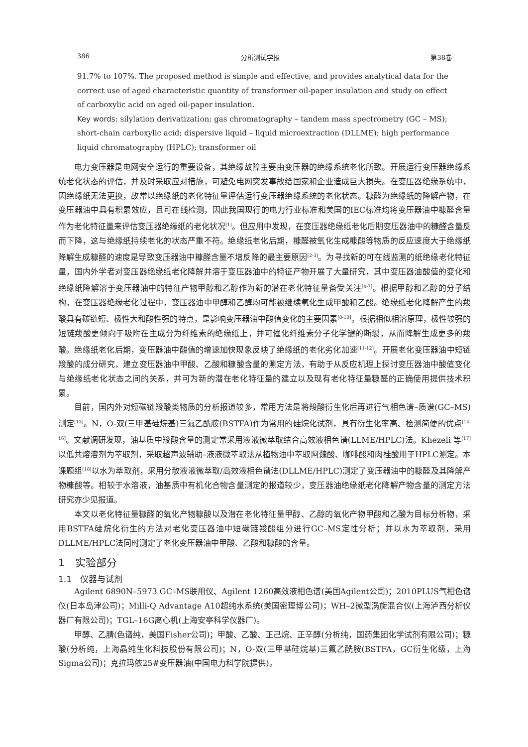386 分析测试学报 第38卷
91.7% to 107%. The proposed method is simple and effective, and provides analytical data for the correct use of aged characteristic quantity of transformer oil-paper insulation and study on effect of carboxylic acid on aged oil-paper insulation.
Key words: silylation derivatization; gas chromatography – tandem mass spectrometry (GC – MS); short-chain carboxylic acid; dispersive liquid – liquid microextraction (DLLME); high performance liquid chromatography (HPLC); transformer oil
电力变压器是电网安全运行的重要设备，其绝缘故障主要由变压器的绝缘系统老化所致。开展运行变压器绝缘系统老化状态的评估，并及时采取应对措施，可避免电网突发事故给国家和企业造成巨大损失。在变压器绝缘系统中，因绝缘纸无法更换，故常以绝缘纸的老化特征量评估运行变压器绝缘系统的老化状态。糠醛为绝缘纸的降解产物，在变压器油中具有积累效应，且可在线检测，因此我国现行的电力行业标准和美国的IEC标准均将变压器油中糠醛含量作为老化特征量来评估变压器绝缘纸的老化状况<sup>[1]</sup>。但应用中发现，在变压器绝缘纸老化后期变压器油中的糠醛含量反而下降，这与绝缘纸持续老化的状态严重不符。绝缘纸老化后期，糠醛被氧化生成糠酸等物质的反应速度大于绝缘纸降解生成糠醛的速度是导致变压器油中糠醛含量不增反降的最主要原因<sup>[2-3]</sup>。为寻找新的可在线监测的纸绝缘老化特征量，国内外学者对变压器绝缘纸老化降解并溶于变压器油中的特征产物开展了大量研究，其中变压器油酸值的变化和绝缘纸降解溶于变压器油中的特征产物甲醇和乙醇作为新的潜在老化特征量备受关注<sup>[4-7]</sup>。根据甲醇和乙醇的分子结构，在变压器绝缘老化过程中，变压器油中甲醇和乙醇均可能被继续氧化生成甲酸和乙酸。绝缘纸老化降解产生的羧酸具有碳链短、极性大和酸性强的特点，是影响变压器油中酸值变化的主要因素<sup>[8-10]</sup>。根据相似相溶原理，极性较强的短链羧酸更倾向于吸附在主成分为纤维素的绝缘纸上，并可催化纤维素分子化学键的断裂，从而降解生成更多的羧酸。绝缘纸老化后期，变压器油中酸值的增速加快现象反映了绝缘纸的老化劣化加速<sup>[11-12]</sup>。开展老化变压器油中短链羧酸的成分研究，建立变压器油中甲酸、乙酸和糠酸含量的测定方法，有助于从反应机理上探讨变压器油中酸值变化与绝缘纸老化状态之间的关系，并可为新的潜在老化特征量的建立以及现有老化特征量糠醛的正确使用提供技术积累。
目前，国内外对短碳链羧酸类物质的分析报道较多，常用方法是将羧酸衍生化后再进行气相色谱–质谱(GC–MS)测定<sup>[13]</sup>。N，O-双(三甲基硅烷基)三氟乙酰胺(BSTFA)作为常用的硅烷化试剂，具有衍生化率高、检测简便的优点<sup>[14-16]</sup>。文献调研发现，油基质中羧酸含量的测定常采用液液微萃取结合高效液相色谱(LLME/HPLC)法。Khezeli 等<sup>[17]</sup>以低共熔溶剂为萃取剂，采取超声波辅助–液液微萃取法从植物油中萃取阿魏酸、咖啡酸和肉桂酸用于HPLC测定。本课题组<sup>[18]</sup>以水为萃取剂，采用分散液液微萃取/高效液相色谱法(DLLME/HPLC)测定了变压器油中的糠醛及其降解产物糠酸等。相较于水溶液，油基质中有机化合物含量测定的报道较少，变压器油绝缘纸老化降解产物含量的测定方法研究亦少见报道。
本文以老化特征量糠醛的氧化产物糠酸以及潜在老化特征量甲醇、乙醇的氧化产物甲酸和乙酸为目标分析物，采用BSTFA硅烷化衍生的方法对老化变压器油中短碳链羧酸组分进行GC–MS定性分析；并以水为萃取剂，采用DLLME/HPLC法同时测定了老化变压器油中甲酸、乙酸和糠酸的含量。
1　实验部分
1.1　仪器与试剂
Agilent 6890N–5973 GC–MS联用仪、Agilent 1260高效液相色谱(美国Agilent公司)；2010PLUS气相色谱仪(日本岛津公司)；Milli-Q Advantage A10超纯水系统(美国密理博公司)；WH–2微型涡旋混合仪(上海泸西分析仪器厂有限公司)；TGL–16G离心机(上海安亭科学仪器厂)。
甲醇、乙腈(色谱纯，美国Fisher公司)；甲酸、乙酸、正己烷、正辛醇(分析纯，国药集团化学试剂有限公司)；糠酸(分析纯，上海晶纯生化科技股份有限公司)；N，O-双(三甲基硅烷基)三氟乙酰胺(BSTFA，GC衍生化级，上海Sigma公司)；克拉玛依25#变压器油(中国电力科学院提供)。